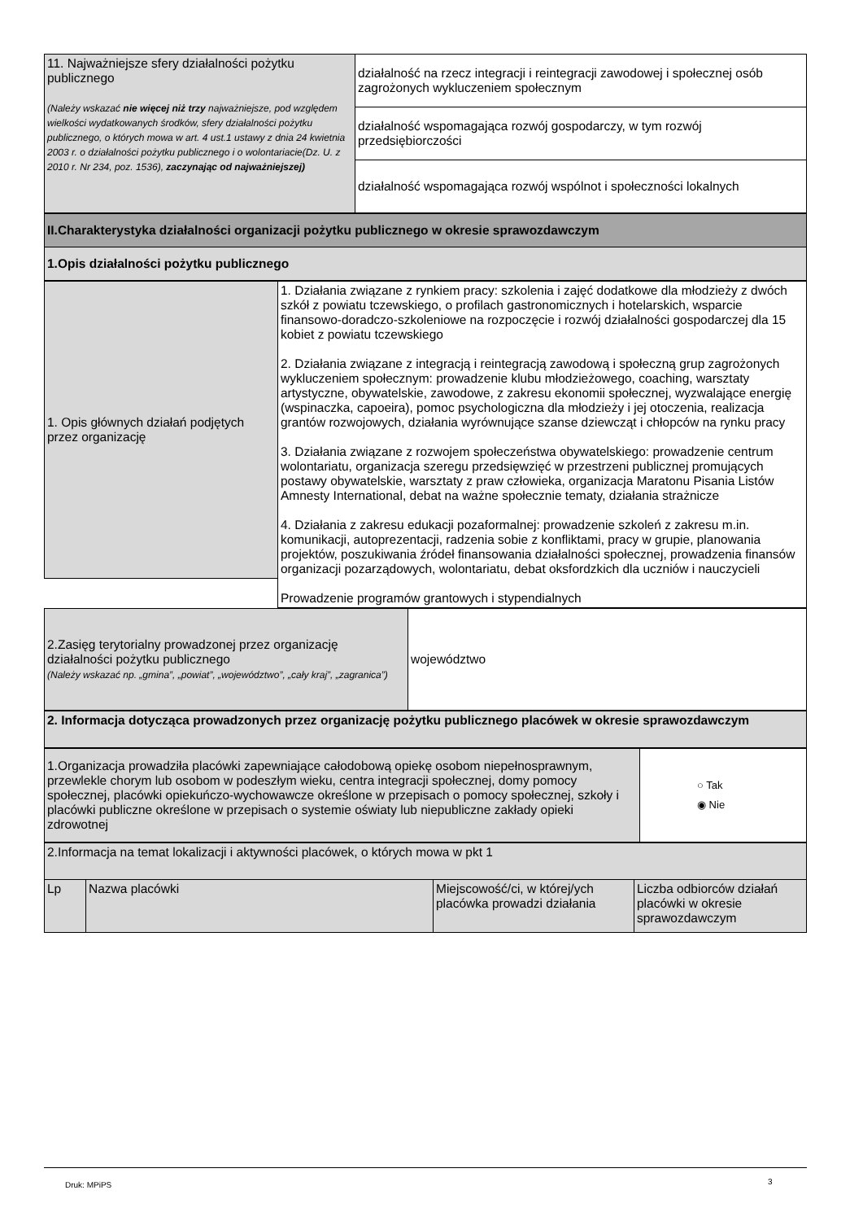| 11. Najważniejsze sfery działalności pożytku publicznego (Należy wskazać nie więcej niż trzy najważniejsze, pod względem wielkości wydatkowanych środków, sfery działalności pożytku publicznego, o których mowa w art. 4 ust.1 ustawy z dnia 24 kwietnia 2003 r. o działalności pożytku publicznego i o wolontariacie(Dz. U. z 2010 r. Nr 234, poz. 1536), zaczynając od najważniejszej) | działalność na rzecz integracji i reintegracji zawodowej i społecznej osób zagrożonych wykluczeniem społecznym |
| | działalność wspomagająca rozwój gospodarczy, w tym rozwój przedsiębiorczości |
| | działalność wspomagająca rozwój wspólnot i społeczności lokalnych |
| II.Charakterystyka działalności organizacji pożytku publicznego w okresie sprawozdawczym |
| 1.Opis działalności pożytku publicznego |
| 1. Opis głównych działań podjętych przez organizację | 1. Działania związane z rynkiem pracy: szkolenia i zajęć dodatkowe dla młodzieży z dwóch szkół z powiatu tczewskiego, o profilach gastronomicznych i hotelarskich, wsparcie finansowo-doradczo-szkoleniowe na rozpoczęcie i rozwój działalności gospodarczej dla 15 kobiet z powiatu tczewskiego 2. Działania związane z integracją i reintegracją zawodową i społeczną grup zagrożonych wykluczeniem społecznym: prowadzenie klubu młodzieżowego, coaching, warsztaty artystyczne, obywatelskie, zawodowe, z zakresu ekonomii społecznej, wyzwalające energię (wspinaczka, capoeira), pomoc psychologiczna dla młodzieży i jej otoczenia, realizacja grantów rozwojowych, działania wyrównujące szanse dziewcząt i chłopców na rynku pracy 3. Działania związane z rozwojem społeczeństwa obywatelskiego: prowadzenie centrum wolontariatu, organizacja szeregu przedsięwzięć w przestrzeni publicznej promujących postawy obywatelskie, warsztaty z praw człowieka, organizacja Maratonu Pisania Listów Amnesty International, debat na ważne społecznie tematy, działania strażnicze 4. Działania z zakresu edukacji pozaformalnej: prowadzenie szkoleń z zakresu m.in. komunikacji, autoprezentacji, radzenia sobie z konfliktami, pracy w grupie, planowania projektów, poszukiwania źródeł finansowania działalności społecznej, prowadzenia finansów organizacji pozarządowych, wolontariatu, debat oksfordzkich dla uczniów i nauczycieli Prowadzenie programów grantowych i stypendialnych |
| 2.Zasięg terytorialny prowadzonej przez organizację działalności pożytku publicznego (Należy wskazać np. „gmina”, „powiat”, „województwo”, „cały kraj”, „zagranica”) | województwo |
| 2. Informacja dotycząca prowadzonych przez organizację pożytku publicznego placówek w okresie sprawozdawczym |
| 1.Organizacja prowadziła placówki zapewniające całodobową opiekę osobom niepełnosprawnym, przewlekle chorym lub osobom w podeszłym wieku, centra integracji społecznej, domy pomocy społecznej, placówki opiekuńczo-wychowawcze określone w przepisach o pomocy społecznej, szkoły i placówki publiczne określone w przepisach o systemie oświaty lub niepubliczne zakłady opieki zdrowotnej | ○ Tak ◉ Nie |
| 2.Informacja na temat lokalizacji i aktywności placówek, o których mowa w pkt 1 | | | |
| Lp | Nazwa placówki | Miejscowość/ci, w której/ych placówka prowadzi działania | Liczba odbiorców działań placówki w okresie sprawozdawczym |
Druk: MPiPS 3